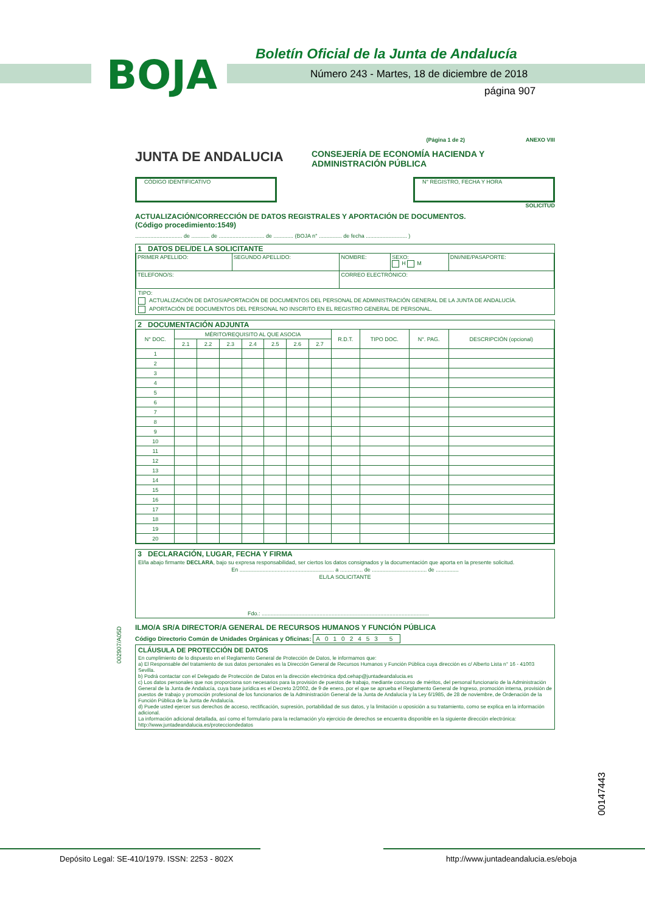BOJA
Boletín Oficial de la Junta de Andalucía
Número 243 - Martes, 18 de diciembre de 2018
página 907
(Página 1 de 2) ANEXO VIII
JUNTA DE ANDALUCIA
CONSEJERÍA DE ECONOMÍA HACIENDA Y
ADMINISTRACIÓN PÚBLICA
CÓDIGO IDENTIFICATIVO N° REGISTRO, FECHA Y HORA
SOLICITUD
ACTUALIZACIÓN/CORRECCIÓN DE DATOS REGISTRALES Y APORTACIÓN DE DOCUMENTOS.
(Código procedimiento:1549)
............................... de ............ de .............................. de ............. (BOJA n° ............... de fecha ........................... )
1 DATOS DEL/DE LA SOLICITANTE
| PRIMER APELLIDO: | SEGUNDO APELLIDO: | NOMBRE: | SEXO: H M | DNI/NIE/PASAPORTE: |
| TELEFONO/S: | | CORREO ELECTRÓNICO: | | |
TIPO:
ACTUALIZACIÓN DE DATOS/APORTACIÓN DE DOCUMENTOS DEL PERSONAL DE ADMINISTRACIÓN GENERAL DE LA JUNTA DE ANDALUCÍA.
APORTACIÓN DE DOCUMENTOS DEL PERSONAL NO INSCRITO EN EL REGISTRO GENERAL DE PERSONAL.
2 DOCUMENTACIÓN ADJUNTA
| N° DOC. | MÉRITO/REQUISITO AL QUE ASOCIA | | | | | | | R.D.T. | TIPO DOC. | N°. PAG. | DESCRIPCIÓN (opcional) |
| --- | --- | --- | --- | --- | --- | --- | --- | --- | --- | --- | --- |
| | 2.1 | 2.2 | 2.3 | 2.4 | 2.5 | 2.6 | 2.7 | | | | |
| 1 | | | | | | | | | | | |
| 2 | | | | | | | | | | | |
| 3 | | | | | | | | | | | |
| 4 | | | | | | | | | | | |
| 5 | | | | | | | | | | | |
| 6 | | | | | | | | | | | |
| 7 | | | | | | | | | | | |
| 8 | | | | | | | | | | | |
| 9 | | | | | | | | | | | |
| 10 | | | | | | | | | | | |
| 11 | | | | | | | | | | | |
| 12 | | | | | | | | | | | |
| 13 | | | | | | | | | | | |
| 14 | | | | | | | | | | | |
| 15 | | | | | | | | | | | |
| 16 | | | | | | | | | | | |
| 17 | | | | | | | | | | | |
| 18 | | | | | | | | | | | |
| 19 | | | | | | | | | | | |
| 20 | | | | | | | | | | | |
3 DECLARACIÓN, LUGAR, FECHA Y FIRMA
El/la abajo firmante DECLARA, bajo su expresa responsabilidad, ser ciertos los datos consignados y la documentación que aporta en la presente solicitud.
En .............................................................. a ............... de .................................... de ...............
EL/LA SOLICITANTE
Fdo.: ..............................................................................................................
ILMO/A SR/A DIRECTOR/A GENERAL DE RECURSOS HUMANOS Y FUNCIÓN PÚBLICA
Código Directorio Común de Unidades Orgánicas y Oficinas: A0102453 5
CLÁUSULA DE PROTECCIÓN DE DATOS
En cumplimiento de lo dispuesto en el Reglamento General de Protección de Datos, le informamos que:
a) El Responsable del tratamiento de sus datos personales es la Dirección General de Recursos Humanos y Función Pública cuya dirección es c/ Alberto Lista n° 16 - 41003 Sevilla.
b) Podrá contactar con el Delegado de Protección de Datos en la dirección electrónica dpd.cehap@juntadeandalucia.es
c) Los datos personales que nos proporciona son necesarios para la provisión de puestos de trabajo, mediante concurso de méritos, del personal funcionario de la Administración General de la Junta de Andalucía, cuya base jurídica es el Decreto 2/2002, de 9 de enero, por el que se aprueba el Reglamento General de Ingreso, promoción interna, provisión de puestos de trabajo y promoción profesional de los funcionarios de la Administración General de la Junta de Andalucía y la Ley 6/1985, de 28 de noviembre, de Ordenación de la Función Pública de la Junta de Andalucía.
d) Puede usted ejercer sus derechos de acceso, rectificación, supresión, portabilidad de sus datos, y la limitación u oposición a su tratamiento, como se explica en la información adicional.
La información adicional detallada, así como el formulario para la reclamación y/o ejercicio de derechos se encuentra disponible en la siguiente dirección electrónica: http://www.juntadeandalucia.es/protecciondedatos
002907/A05D
00147443
Depósito Legal: SE-410/1979. ISSN: 2253 - 802X
http://www.juntadeandalucia.es/eboja